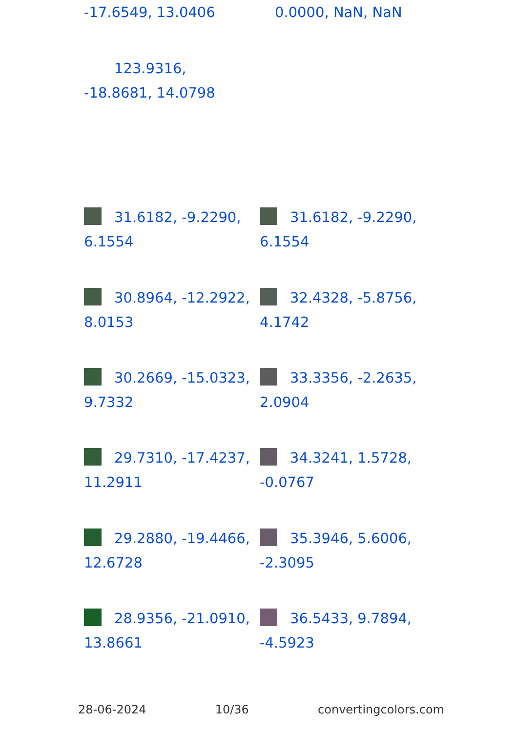-17.6549, 13.0406 0.0000, NaN, NaN
123.9316,
-18.8681, 14.0798
31.6182, -9.2290,
6.1554
31.6182, -9.2290,
6.1554
30.8964, -12.2922,
8.0153
32.4328, -5.8756,
4.1742
30.2669, -15.0323,
9.7332
33.3356, -2.2635,
2.0904
29.7310, -17.4237,
11.2911
34.3241, 1.5728,
-0.0767
29.2880, -19.4466,
12.6728
35.3946, 5.6006,
-2.3095
28.9356, -21.0910,
13.8661
36.5433, 9.7894,
-4.5923
28-06-2024 10/36 convertingcolors.com